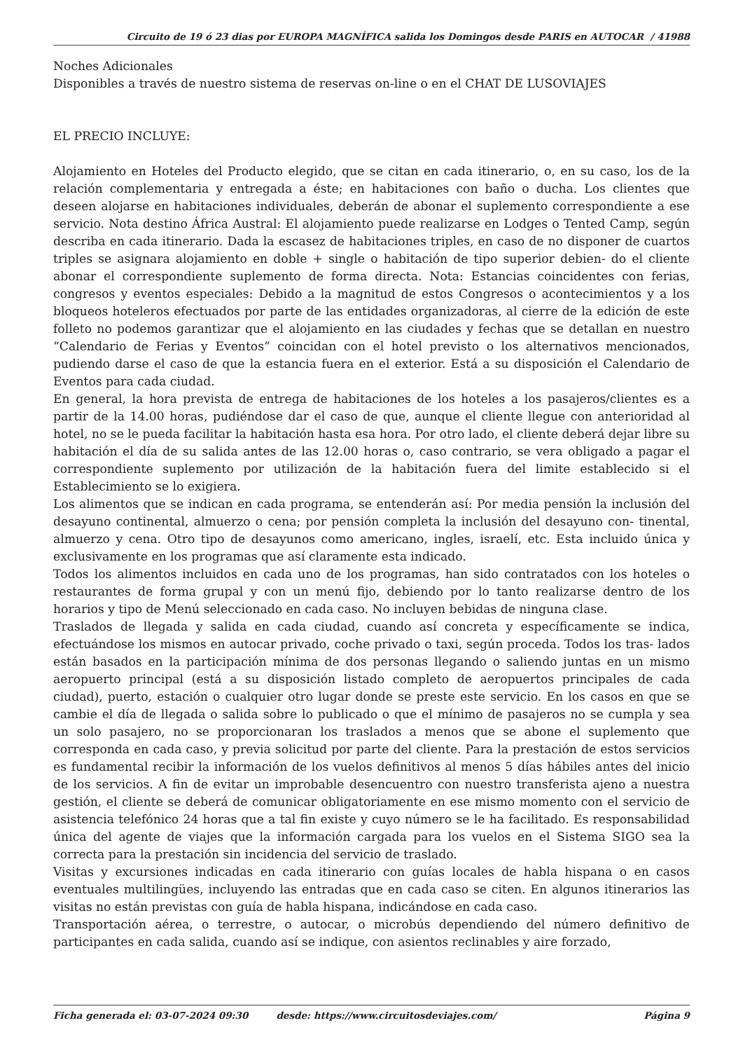Circuito de 19 ó 23 dias por EUROPA MAGNÍFICA salida los Domingos desde PARIS en AUTOCAR / 41988
Noches Adicionales
Disponibles a través de nuestro sistema de reservas on-line o en el CHAT DE LUSOVIAJES
EL PRECIO INCLUYE:
Alojamiento en Hoteles del Producto elegido, que se citan en cada itinerario, o, en su caso, los de la relación complementaria y entregada a éste; en habitaciones con baño o ducha. Los clientes que deseen alojarse en habitaciones individuales, deberán de abonar el suplemento correspondiente a ese servicio. Nota destino África Austral: El alojamiento puede realizarse en Lodges o Tented Camp, según describa en cada itinerario. Dada la escasez de habitaciones triples, en caso de no disponer de cuartos triples se asignara alojamiento en doble + single o habitación de tipo superior debien- do el cliente abonar el correspondiente suplemento de forma directa. Nota: Estancias coincidentes con ferias, congresos y eventos especiales: Debido a la magnitud de estos Congresos o acontecimientos y a los bloqueos hoteleros efectuados por parte de las entidades organizadoras, al cierre de la edición de este folleto no podemos garantizar que el alojamiento en las ciudades y fechas que se detallan en nuestro “Calendario de Ferias y Eventos” coincidan con el hotel previsto o los alternativos mencionados, pudiendo darse el caso de que la estancia fuera en el exterior. Está a su disposición el Calendario de Eventos para cada ciudad.
En general, la hora prevista de entrega de habitaciones de los hoteles a los pasajeros/clientes es a partir de la 14.00 horas, pudiéndose dar el caso de que, aunque el cliente llegue con anterioridad al hotel, no se le pueda facilitar la habitación hasta esa hora. Por otro lado, el cliente deberá dejar libre su habitación el día de su salida antes de las 12.00 horas o, caso contrario, se vera obligado a pagar el correspondiente suplemento por utilización de la habitación fuera del limite establecido si el Establecimiento se lo exigiera.
Los alimentos que se indican en cada programa, se entenderán así: Por media pensión la inclusión del desayuno continental, almuerzo o cena; por pensión completa la inclusión del desayuno con- tinental, almuerzo y cena. Otro tipo de desayunos como americano, ingles, israelí, etc. Esta incluido única y exclusivamente en los programas que así claramente esta indicado.
Todos los alimentos incluidos en cada uno de los programas, han sido contratados con los hoteles o restaurantes de forma grupal y con un menú fijo, debiendo por lo tanto realizarse dentro de los horarios y tipo de Menú seleccionado en cada caso. No incluyen bebidas de ninguna clase.
Traslados de llegada y salida en cada ciudad, cuando así concreta y específicamente se indica, efectuándose los mismos en autocar privado, coche privado o taxi, según proceda. Todos los tras- lados están basados en la participación mínima de dos personas llegando o saliendo juntas en un mismo aeropuerto principal (está a su disposición listado completo de aeropuertos principales de cada ciudad), puerto, estación o cualquier otro lugar donde se preste este servicio. En los casos en que se cambie el día de llegada o salida sobre lo publicado o que el mínimo de pasajeros no se cumpla y sea un solo pasajero, no se proporcionaran los traslados a menos que se abone el suplemento que corresponda en cada caso, y previa solicitud por parte del cliente. Para la prestación de estos servicios es fundamental recibir la información de los vuelos definitivos al menos 5 días hábiles antes del inicio de los servicios. A fin de evitar un improbable desencuentro con nuestro transferista ajeno a nuestra gestión, el cliente se deberá de comunicar obligatoriamente en ese mismo momento con el servicio de asistencia telefónico 24 horas que a tal fin existe y cuyo número se le ha facilitado. Es responsabilidad única del agente de viajes que la información cargada para los vuelos en el Sistema SIGO sea la correcta para la prestación sin incidencia del servicio de traslado.
Visitas y excursiones indicadas en cada itinerario con guías locales de habla hispana o en casos eventuales multilingües, incluyendo las entradas que en cada caso se citen. En algunos itinerarios las visitas no están previstas con guía de habla hispana, indicándose en cada caso.
Transportación aérea, o terrestre, o autocar, o microbús dependiendo del número definitivo de participantes en cada salida, cuando así se indique, con asientos reclinables y aire forzado,
Ficha generada el: 03-07-2024 09:30 desde: https://www.circuitosdeviajes.com/ Página 9